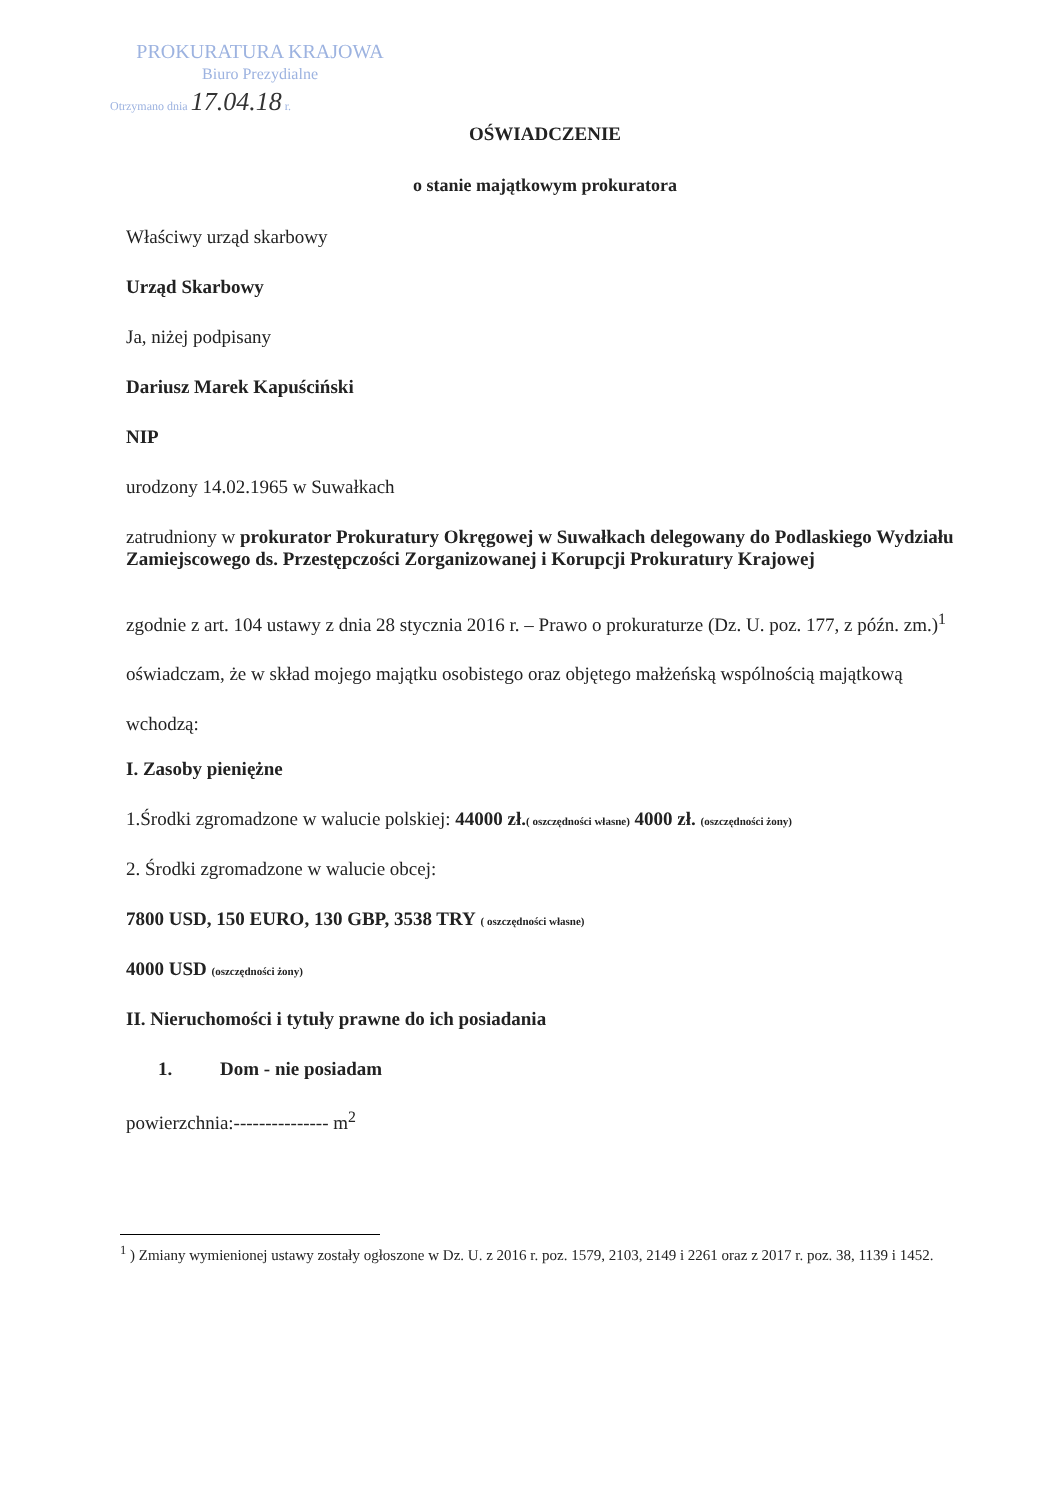PROKURATURA KRAJOWA
Biuro Prezydialne
Otrzymano dnia 17.04.18 r.
OŚWIADCZENIE
o stanie majątkowym prokuratora
Właściwy urząd skarbowy
Urząd Skarbowy
Ja, niżej podpisany
Dariusz Marek Kapuściński
NIP
urodzony 14.02.1965 w Suwałkach
zatrudniony w prokurator Prokuratury Okręgowej w Suwałkach delegowany do Podlaskiego Wydziału Zamiejscowego ds. Przestępczości Zorganizowanej i Korupcji Prokuratury Krajowej
zgodnie z art. 104 ustawy z dnia 28 stycznia 2016 r. – Prawo o prokuraturze (Dz. U. poz. 177, z późn. zm.)<sup>1</sup> oświadczam, że w skład mojego majątku osobistego oraz objętego małżeńską wspólnością majątkową wchodzą:
I. Zasoby pieniężne
1.Środki zgromadzone w walucie polskiej: 44000 zł.( oszczędności własne) 4000 zł. (oszczędności żony)
2. Środki zgromadzone w walucie obcej:
7800 USD, 150 EURO, 130 GBP, 3538 TRY ( oszczędności własne)
4000 USD (oszczędności żony)
II. Nieruchomości i tytuły prawne do ich posiadania
1. Dom - nie posiadam
powierzchnia:--------------- m<sup>2</sup>
<sup>1</sup> ) Zmiany wymienionej ustawy zostały ogłoszone w Dz. U. z 2016 r. poz. 1579, 2103, 2149 i 2261 oraz z 2017 r. poz. 38, 1139 i 1452.